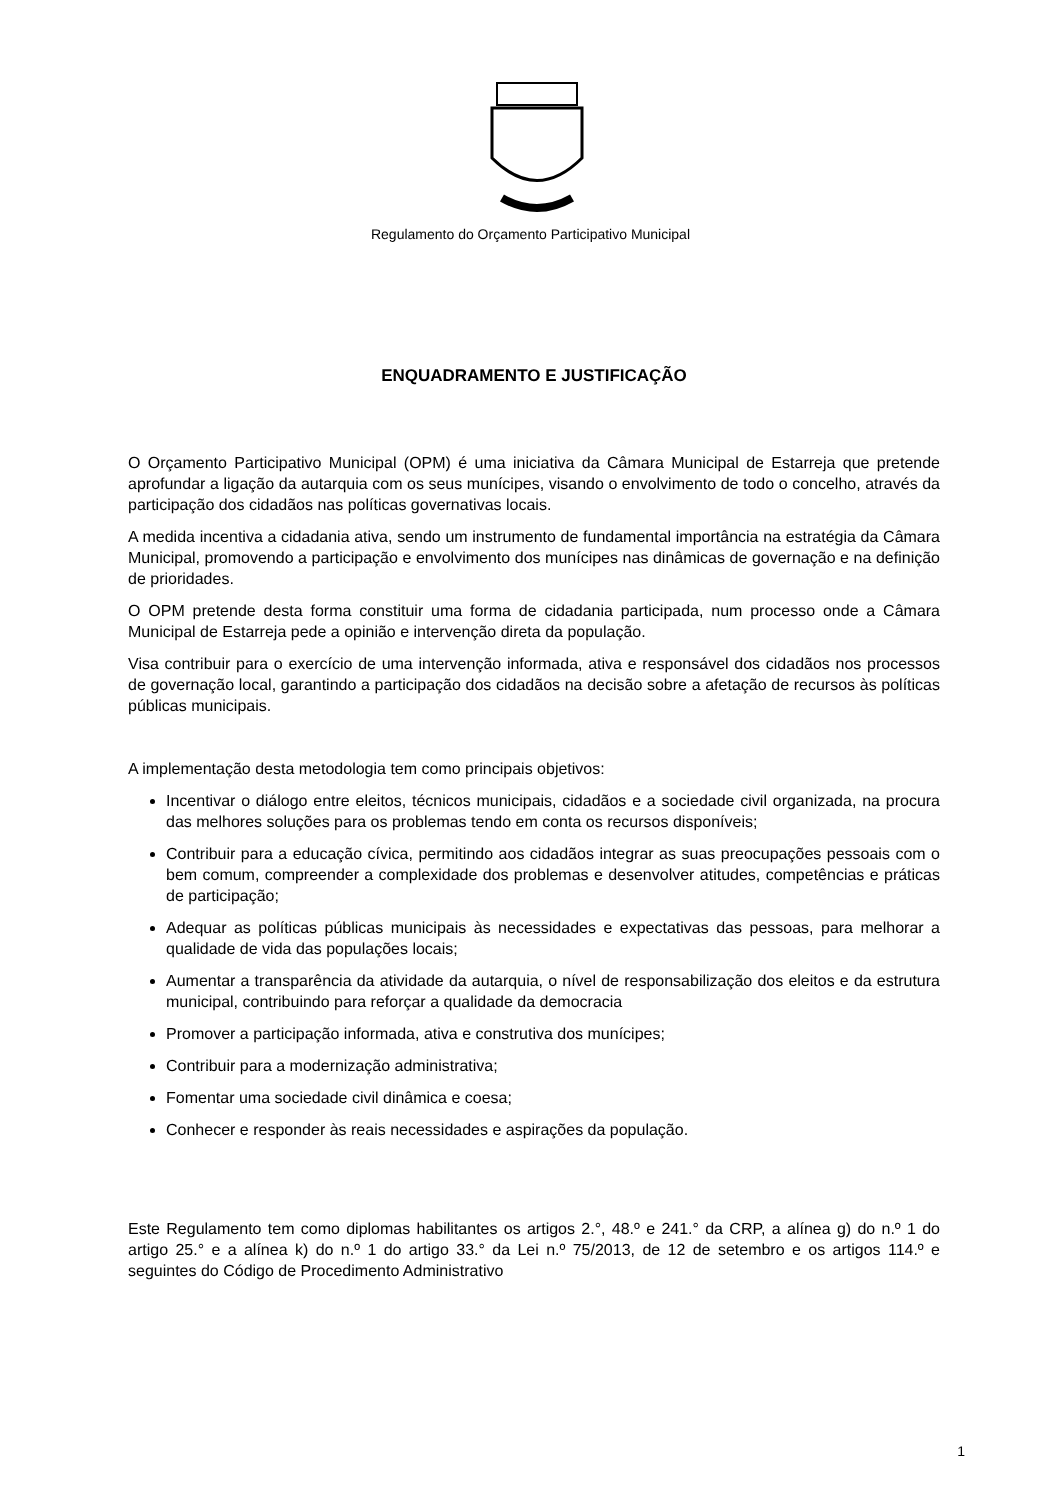Regulamento do Orçamento Participativo Municipal
ENQUADRAMENTO E JUSTIFICAÇÃO
O Orçamento Participativo Municipal (OPM) é uma iniciativa da Câmara Municipal de Estarreja que pretende aprofundar a ligação da autarquia com os seus munícipes, visando o envolvimento de todo o concelho, através da participação dos cidadãos nas políticas governativas locais.
A medida incentiva a cidadania ativa, sendo um instrumento de fundamental importância na estratégia da Câmara Municipal, promovendo a participação e envolvimento dos munícipes nas dinâmicas de governação e na definição de prioridades.
O OPM pretende desta forma constituir uma forma de cidadania participada, num processo onde a Câmara Municipal de Estarreja pede a opinião e intervenção direta da população.
Visa contribuir para o exercício de uma intervenção informada, ativa e responsável dos cidadãos nos processos de governação local, garantindo a participação dos cidadãos na decisão sobre a afetação de recursos às políticas públicas municipais.
A implementação desta metodologia tem como principais objetivos:
Incentivar o diálogo entre eleitos, técnicos municipais, cidadãos e a sociedade civil organizada, na procura das melhores soluções para os problemas tendo em conta os recursos disponíveis;
Contribuir para a educação cívica, permitindo aos cidadãos integrar as suas preocupações pessoais com o bem comum, compreender a complexidade dos problemas e desenvolver atitudes, competências e práticas de participação;
Adequar as políticas públicas municipais às necessidades e expectativas das pessoas, para melhorar a qualidade de vida das populações locais;
Aumentar a transparência da atividade da autarquia, o nível de responsabilização dos eleitos e da estrutura municipal, contribuindo para reforçar a qualidade da democracia
Promover a participação informada, ativa e construtiva dos munícipes;
Contribuir para a modernização administrativa;
Fomentar uma sociedade civil dinâmica e coesa;
Conhecer e responder às reais necessidades e aspirações da população.
Este Regulamento tem como diplomas habilitantes os artigos 2.°, 48.º e 241.° da CRP, a alínea g) do n.º 1 do artigo 25.° e a alínea k) do n.º 1 do artigo 33.° da Lei n.º 75/2013, de 12 de setembro e os artigos 114.º e seguintes do Código de Procedimento Administrativo
1